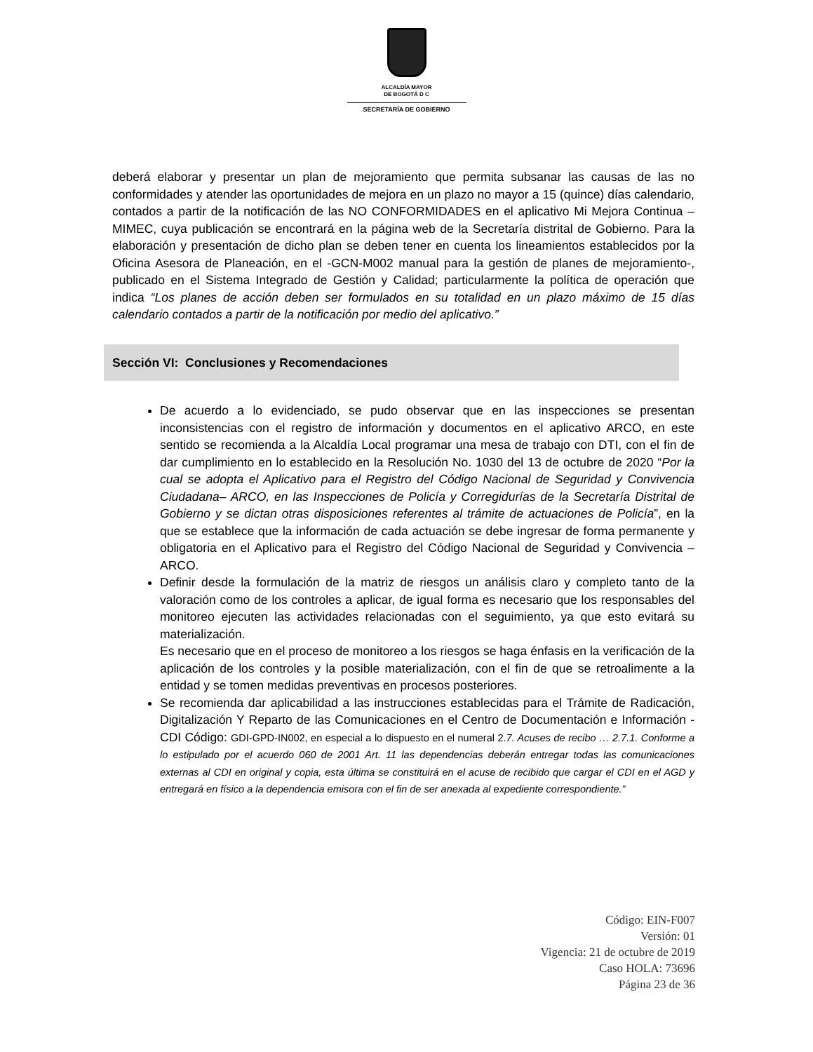ALCALDÍA MAYOR
DE BOGOTÁ D C
SECRETARÍA DE GOBIERNO
deberá elaborar y presentar un plan de mejoramiento que permita subsanar las causas de las no conformidades y atender las oportunidades de mejora en un plazo no mayor a 15 (quince) días calendario, contados a partir de la notificación de las NO CONFORMIDADES en el aplicativo Mi Mejora Continua – MIMEC, cuya publicación se encontrará en la página web de la Secretaría distrital de Gobierno. Para la elaboración y presentación de dicho plan se deben tener en cuenta los lineamientos establecidos por la Oficina Asesora de Planeación, en el -GCN-M002 manual para la gestión de planes de mejoramiento-, publicado en el Sistema Integrado de Gestión y Calidad; particularmente la política de operación que indica “Los planes de acción deben ser formulados en su totalidad en un plazo máximo de 15 días calendario contados a partir de la notificación por medio del aplicativo.”
Sección VI: Conclusiones y Recomendaciones
De acuerdo a lo evidenciado, se pudo observar que en las inspecciones se presentan inconsistencias con el registro de información y documentos en el aplicativo ARCO, en este sentido se recomienda a la Alcaldía Local programar una mesa de trabajo con DTI, con el fin de dar cumplimiento en lo establecido en la Resolución No. 1030 del 13 de octubre de 2020 “Por la cual se adopta el Aplicativo para el Registro del Código Nacional de Seguridad y Convivencia Ciudadana– ARCO, en las Inspecciones de Policía y Corregidurías de la Secretaría Distrital de Gobierno y se dictan otras disposiciones referentes al trámite de actuaciones de Policía”, en la que se establece que la información de cada actuación se debe ingresar de forma permanente y obligatoria en el Aplicativo para el Registro del Código Nacional de Seguridad y Convivencia – ARCO.
Definir desde la formulación de la matriz de riesgos un análisis claro y completo tanto de la valoración como de los controles a aplicar, de igual forma es necesario que los responsables del monitoreo ejecuten las actividades relacionadas con el seguimiento, ya que esto evitará su materialización.
Es necesario que en el proceso de monitoreo a los riesgos se haga énfasis en la verificación de la aplicación de los controles y la posible materialización, con el fin de que se retroalimente a la entidad y se tomen medidas preventivas en procesos posteriores.
Se recomienda dar aplicabilidad a las instrucciones establecidas para el Trámite de Radicación, Digitalización Y Reparto de las Comunicaciones en el Centro de Documentación e Información - CDI Código: GDI-GPD-IN002, en especial a lo dispuesto en el numeral 2.7. Acuses de recibo … 2.7.1. Conforme a lo estipulado por el acuerdo 060 de 2001 Art. 11 las dependencias deberán entregar todas las comunicaciones externas al CDI en original y copia, esta última se constituirá en el acuse de recibido que cargar el CDI en el AGD y entregará en físico a la dependencia emisora con el fin de ser anexada al expediente correspondiente.”
Código: EIN-F007
Versión: 01
Vigencia: 21 de octubre de 2019
Caso HOLA: 73696
Página 23 de 36